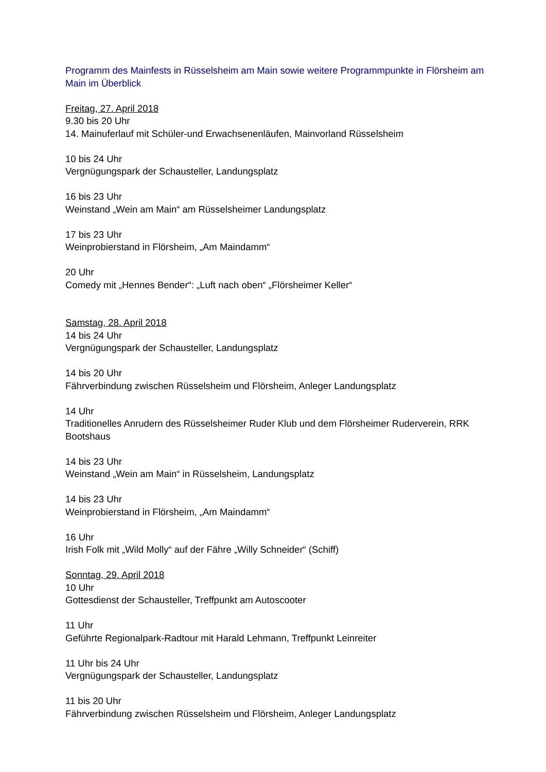Programm des Mainfests in Rüsselsheim am Main sowie weitere Programmpunkte in Flörsheim am Main im Überblick
Freitag, 27. April 2018
9.30 bis 20 Uhr
14. Mainuferlauf mit Schüler-und Erwachsenenläufen, Mainvorland Rüsselsheim
10 bis 24 Uhr
Vergnügungspark der Schausteller, Landungsplatz
16 bis 23 Uhr
Weinstand „Wein am Main“ am Rüsselsheimer Landungsplatz
17 bis 23 Uhr
Weinprobierstand in Flörsheim, „Am Maindamm“
20 Uhr
Comedy mit „Hennes Bender“: „Luft nach oben“ „Flörsheimer Keller“
Samstag, 28. April 2018
14 bis 24 Uhr
Vergnügungspark der Schausteller, Landungsplatz
14 bis 20 Uhr
Fährverbindung zwischen Rüsselsheim und Flörsheim, Anleger Landungsplatz
14 Uhr
Traditionelles Anrudern des Rüsselsheimer Ruder Klub und dem Flörsheimer Ruderverein, RRK Bootshaus
14 bis 23 Uhr
Weinstand „Wein am Main“ in Rüsselsheim, Landungsplatz
14 bis 23 Uhr
Weinprobierstand in Flörsheim, „Am Maindamm“
16 Uhr
Irish Folk mit „Wild Molly“ auf der Fähre „Willy Schneider“ (Schiff)
Sonntag, 29. April 2018
10 Uhr
Gottesdienst der Schausteller, Treffpunkt am Autoscooter
11 Uhr
Geführte Regionalpark-Radtour mit Harald Lehmann, Treffpunkt Leinreiter
11 Uhr bis 24 Uhr
Vergnügungspark der Schausteller, Landungsplatz
11 bis 20 Uhr
Fährverbindung zwischen Rüsselsheim und Flörsheim, Anleger Landungsplatz